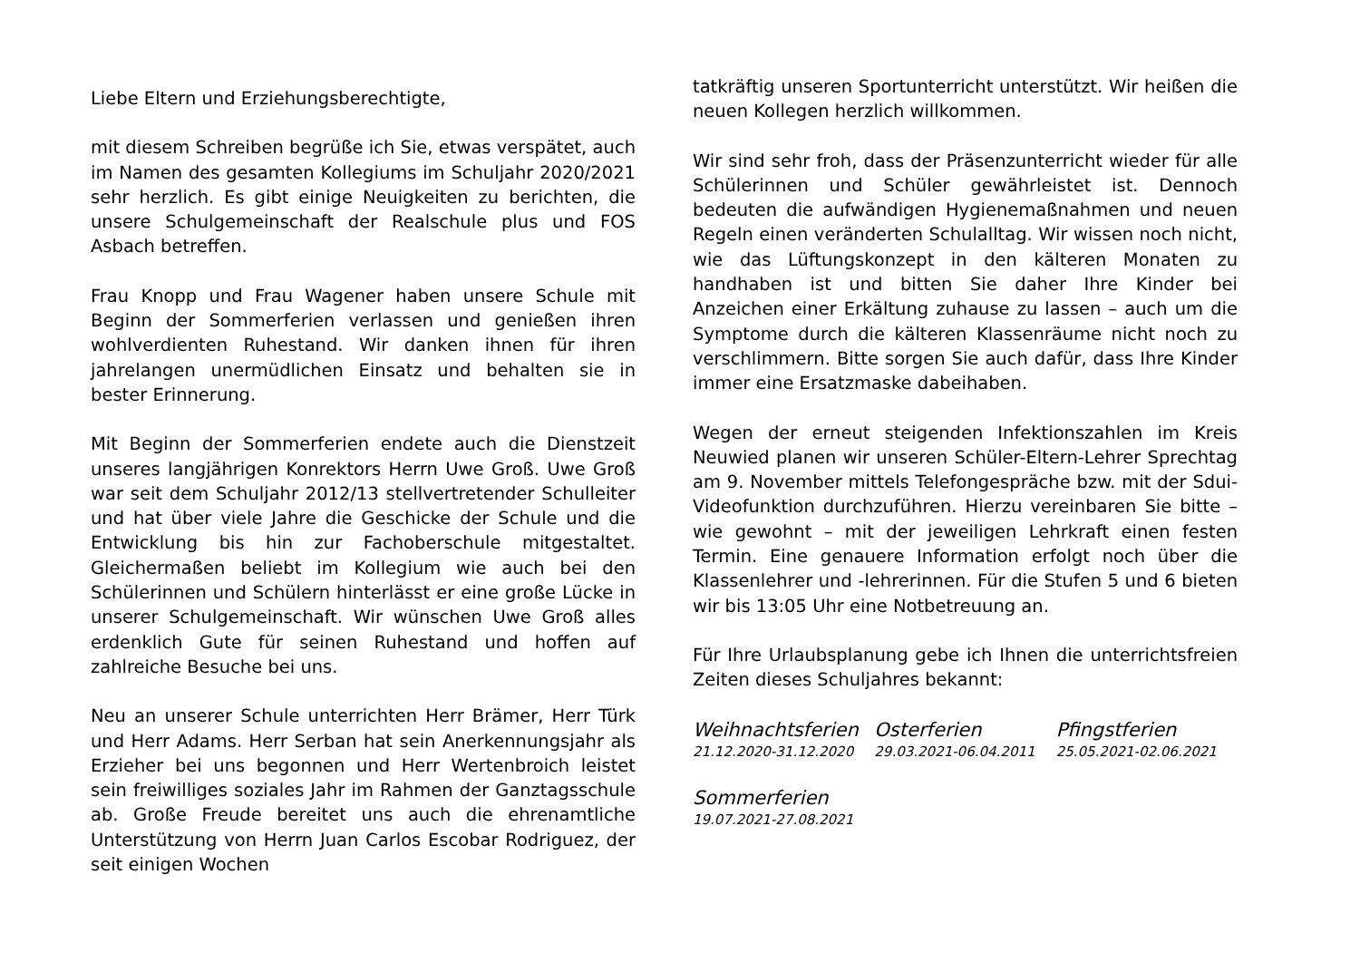Liebe Eltern und Erziehungsberechtigte,
mit diesem Schreiben begrüße ich Sie, etwas verspätet, auch im Namen des gesamten Kollegiums im Schuljahr 2020/2021 sehr herzlich. Es gibt einige Neuigkeiten zu berichten, die unsere Schulgemeinschaft der Realschule plus und FOS Asbach betreffen.
Frau Knopp und Frau Wagener haben unsere Schule mit Beginn der Sommerferien verlassen und genießen ihren wohlverdienten Ruhestand. Wir danken ihnen für ihren jahrelangen unermüdlichen Einsatz und behalten sie in bester Erinnerung.
Mit Beginn der Sommerferien endete auch die Dienstzeit unseres langjährigen Konrektors Herrn Uwe Groß. Uwe Groß war seit dem Schuljahr 2012/13 stellvertretender Schulleiter und hat über viele Jahre die Geschicke der Schule und die Entwicklung bis hin zur Fachoberschule mitgestaltet. Gleichermaßen beliebt im Kollegium wie auch bei den Schülerinnen und Schülern hinterlässt er eine große Lücke in unserer Schulgemeinschaft. Wir wünschen Uwe Groß alles erdenklich Gute für seinen Ruhestand und hoffen auf zahlreiche Besuche bei uns.
Neu an unserer Schule unterrichten Herr Brämer, Herr Türk und Herr Adams. Herr Serban hat sein Anerkennungsjahr als Erzieher bei uns begonnen und Herr Wertenbroich leistet sein freiwilliges soziales Jahr im Rahmen der Ganztagsschule ab. Große Freude bereitet uns auch die ehrenamtliche Unterstützung von Herrn Juan Carlos Escobar Rodriguez, der seit einigen Wochen
tatkräftig unseren Sportunterricht unterstützt. Wir heißen die neuen Kollegen herzlich willkommen.
Wir sind sehr froh, dass der Präsenzunterricht wieder für alle Schülerinnen und Schüler gewährleistet ist. Dennoch bedeuten die aufwändigen Hygienemaßnahmen und neuen Regeln einen veränderten Schulalltag. Wir wissen noch nicht, wie das Lüftungskonzept in den kälteren Monaten zu handhaben ist und bitten Sie daher Ihre Kinder bei Anzeichen einer Erkältung zuhause zu lassen – auch um die Symptome durch die kälteren Klassenräume nicht noch zu verschlimmern. Bitte sorgen Sie auch dafür, dass Ihre Kinder immer eine Ersatzmaske dabeihaben.
Wegen der erneut steigenden Infektionszahlen im Kreis Neuwied planen wir unseren Schüler-Eltern-Lehrer Sprechtag am 9. November mittels Telefongespräche bzw. mit der Sdui-Videofunktion durchzuführen. Hierzu vereinbaren Sie bitte – wie gewohnt – mit der jeweiligen Lehrkraft einen festen Termin. Eine genauere Information erfolgt noch über die Klassenlehrer und -lehrerinnen. Für die Stufen 5 und 6 bieten wir bis 13:05 Uhr eine Notbetreuung an.
Für Ihre Urlaubsplanung gebe ich Ihnen die unterrichtsfreien Zeiten dieses Schuljahres bekannt:
Weihnachtsferien
21.12.2020-31.12.2020
Osterferien
29.03.2021-06.04.2011
Pfingstferien
25.05.2021-02.06.2021
Sommerferien
19.07.2021-27.08.2021